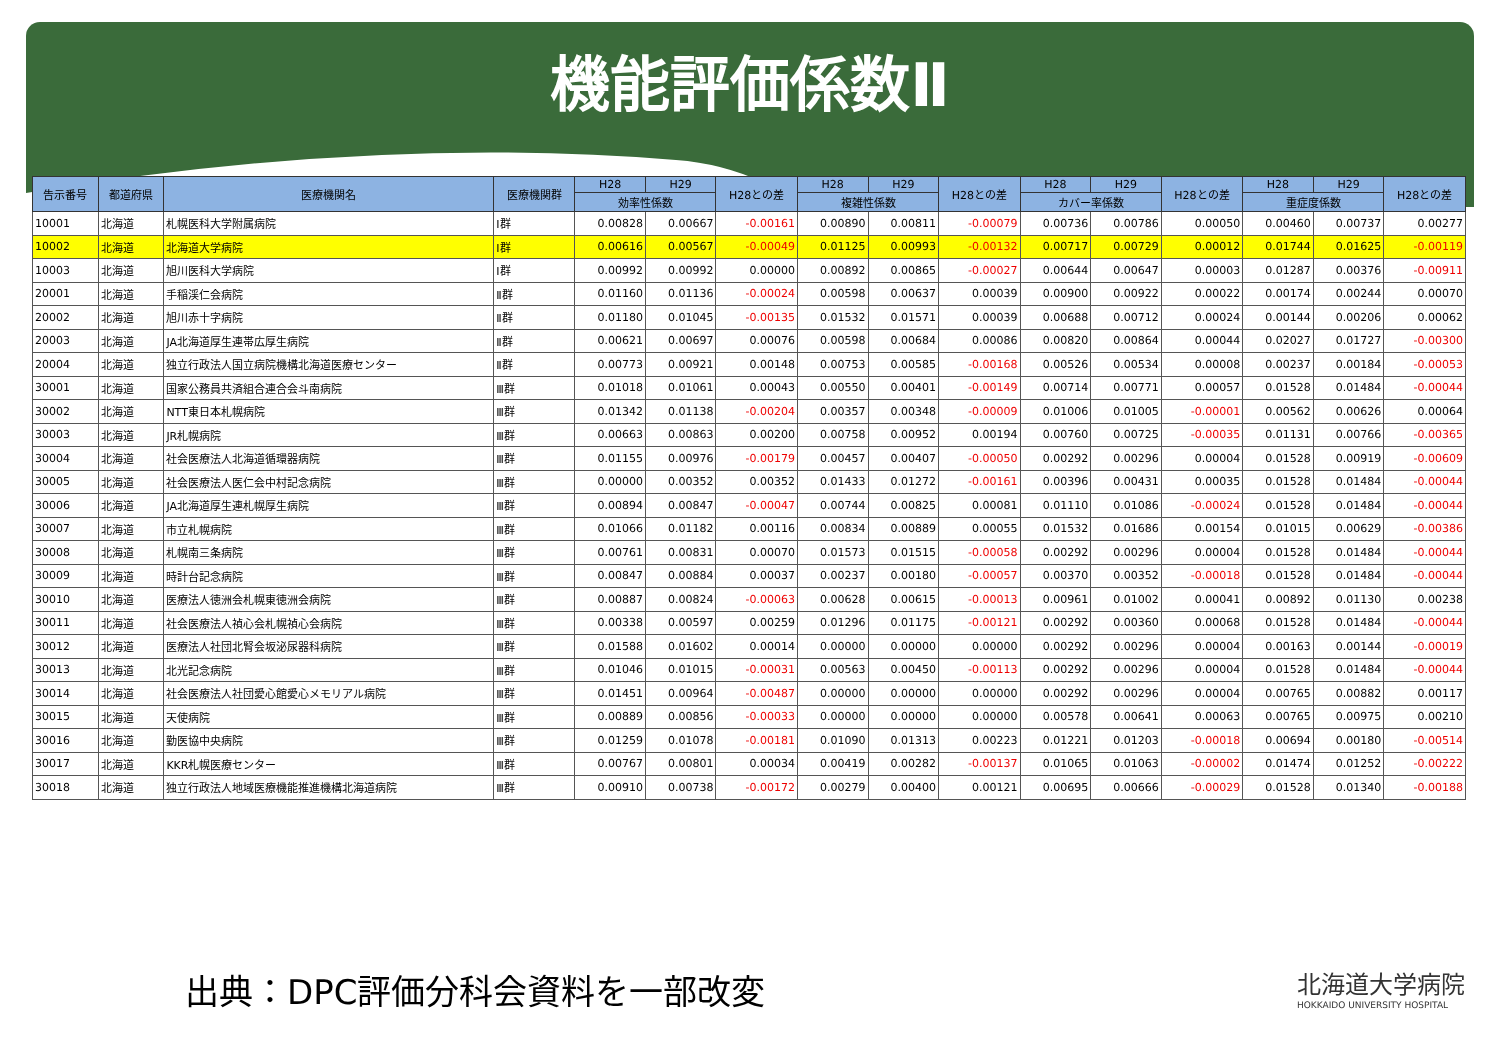機能評価係数Ⅱ
| 告示番号 | 都道府県 | 医療機関名 | 医療機関群 | H28 | H29 | H28との差 | H28 | H29 | H28との差 | H28 | H29 | H28との差 | H28 | H29 | H28との差 |
| --- | --- | --- | --- | --- | --- | --- | --- | --- | --- | --- | --- | --- | --- | --- | --- |
| | | | | 効率性係数 | | | 複雑性係数 | | | カバー率係数 | | | 重症度係数 | | |
| 10001 | 北海道 | 札幌医科大学附属病院 | Ⅰ群 | 0.00828 | 0.00667 | -0.00161 | 0.00890 | 0.00811 | -0.00079 | 0.00736 | 0.00786 | 0.00050 | 0.00460 | 0.00737 | 0.00277 |
| 10002 | 北海道 | 北海道大学病院 | Ⅰ群 | 0.00616 | 0.00567 | -0.00049 | 0.01125 | 0.00993 | -0.00132 | 0.00717 | 0.00729 | 0.00012 | 0.01744 | 0.01625 | -0.00119 |
| 10003 | 北海道 | 旭川医科大学病院 | Ⅰ群 | 0.00992 | 0.00992 | 0.00000 | 0.00892 | 0.00865 | -0.00027 | 0.00644 | 0.00647 | 0.00003 | 0.01287 | 0.00376 | -0.00911 |
| 20001 | 北海道 | 手稲渓仁会病院 | Ⅱ群 | 0.01160 | 0.01136 | -0.00024 | 0.00598 | 0.00637 | 0.00039 | 0.00900 | 0.00922 | 0.00022 | 0.00174 | 0.00244 | 0.00070 |
| 20002 | 北海道 | 旭川赤十字病院 | Ⅱ群 | 0.01180 | 0.01045 | -0.00135 | 0.01532 | 0.01571 | 0.00039 | 0.00688 | 0.00712 | 0.00024 | 0.00144 | 0.00206 | 0.00062 |
| 20003 | 北海道 | JA北海道厚生連帯広厚生病院 | Ⅱ群 | 0.00621 | 0.00697 | 0.00076 | 0.00598 | 0.00684 | 0.00086 | 0.00820 | 0.00864 | 0.00044 | 0.02027 | 0.01727 | -0.00300 |
| 20004 | 北海道 | 独立行政法人国立病院機構北海道医療センター | Ⅱ群 | 0.00773 | 0.00921 | 0.00148 | 0.00753 | 0.00585 | -0.00168 | 0.00526 | 0.00534 | 0.00008 | 0.00237 | 0.00184 | -0.00053 |
| 30001 | 北海道 | 国家公務員共済組合連合会斗南病院 | Ⅲ群 | 0.01018 | 0.01061 | 0.00043 | 0.00550 | 0.00401 | -0.00149 | 0.00714 | 0.00771 | 0.00057 | 0.01528 | 0.01484 | -0.00044 |
| 30002 | 北海道 | NTT東日本札幌病院 | Ⅲ群 | 0.01342 | 0.01138 | -0.00204 | 0.00357 | 0.00348 | -0.00009 | 0.01006 | 0.01005 | -0.00001 | 0.00562 | 0.00626 | 0.00064 |
| 30003 | 北海道 | JR札幌病院 | Ⅲ群 | 0.00663 | 0.00863 | 0.00200 | 0.00758 | 0.00952 | 0.00194 | 0.00760 | 0.00725 | -0.00035 | 0.01131 | 0.00766 | -0.00365 |
| 30004 | 北海道 | 社会医療法人北海道循環器病院 | Ⅲ群 | 0.01155 | 0.00976 | -0.00179 | 0.00457 | 0.00407 | -0.00050 | 0.00292 | 0.00296 | 0.00004 | 0.01528 | 0.00919 | -0.00609 |
| 30005 | 北海道 | 社会医療法人医仁会中村記念病院 | Ⅲ群 | 0.00000 | 0.00352 | 0.00352 | 0.01433 | 0.01272 | -0.00161 | 0.00396 | 0.00431 | 0.00035 | 0.01528 | 0.01484 | -0.00044 |
| 30006 | 北海道 | JA北海道厚生連札幌厚生病院 | Ⅲ群 | 0.00894 | 0.00847 | -0.00047 | 0.00744 | 0.00825 | 0.00081 | 0.01110 | 0.01086 | -0.00024 | 0.01528 | 0.01484 | -0.00044 |
| 30007 | 北海道 | 市立札幌病院 | Ⅲ群 | 0.01066 | 0.01182 | 0.00116 | 0.00834 | 0.00889 | 0.00055 | 0.01532 | 0.01686 | 0.00154 | 0.01015 | 0.00629 | -0.00386 |
| 30008 | 北海道 | 札幌南三条病院 | Ⅲ群 | 0.00761 | 0.00831 | 0.00070 | 0.01573 | 0.01515 | -0.00058 | 0.00292 | 0.00296 | 0.00004 | 0.01528 | 0.01484 | -0.00044 |
| 30009 | 北海道 | 時計台記念病院 | Ⅲ群 | 0.00847 | 0.00884 | 0.00037 | 0.00237 | 0.00180 | -0.00057 | 0.00370 | 0.00352 | -0.00018 | 0.01528 | 0.01484 | -0.00044 |
| 30010 | 北海道 | 医療法人徳洲会札幌東徳洲会病院 | Ⅲ群 | 0.00887 | 0.00824 | -0.00063 | 0.00628 | 0.00615 | -0.00013 | 0.00961 | 0.01002 | 0.00041 | 0.00892 | 0.01130 | 0.00238 |
| 30011 | 北海道 | 社会医療法人禎心会札幌禎心会病院 | Ⅲ群 | 0.00338 | 0.00597 | 0.00259 | 0.01296 | 0.01175 | -0.00121 | 0.00292 | 0.00360 | 0.00068 | 0.01528 | 0.01484 | -0.00044 |
| 30012 | 北海道 | 医療法人社団北腎会坂泌尿器科病院 | Ⅲ群 | 0.01588 | 0.01602 | 0.00014 | 0.00000 | 0.00000 | 0.00000 | 0.00292 | 0.00296 | 0.00004 | 0.00163 | 0.00144 | -0.00019 |
| 30013 | 北海道 | 北光記念病院 | Ⅲ群 | 0.01046 | 0.01015 | -0.00031 | 0.00563 | 0.00450 | -0.00113 | 0.00292 | 0.00296 | 0.00004 | 0.01528 | 0.01484 | -0.00044 |
| 30014 | 北海道 | 社会医療法人社団愛心館愛心メモリアル病院 | Ⅲ群 | 0.01451 | 0.00964 | -0.00487 | 0.00000 | 0.00000 | 0.00000 | 0.00292 | 0.00296 | 0.00004 | 0.00765 | 0.00882 | 0.00117 |
| 30015 | 北海道 | 天使病院 | Ⅲ群 | 0.00889 | 0.00856 | -0.00033 | 0.00000 | 0.00000 | 0.00000 | 0.00578 | 0.00641 | 0.00063 | 0.00765 | 0.00975 | 0.00210 |
| 30016 | 北海道 | 勤医協中央病院 | Ⅲ群 | 0.01259 | 0.01078 | -0.00181 | 0.01090 | 0.01313 | 0.00223 | 0.01221 | 0.01203 | -0.00018 | 0.00694 | 0.00180 | -0.00514 |
| 30017 | 北海道 | KKR札幌医療センター | Ⅲ群 | 0.00767 | 0.00801 | 0.00034 | 0.00419 | 0.00282 | -0.00137 | 0.01065 | 0.01063 | -0.00002 | 0.01474 | 0.01252 | -0.00222 |
| 30018 | 北海道 | 独立行政法人地域医療機能推進機構北海道病院 | Ⅲ群 | 0.00910 | 0.00738 | -0.00172 | 0.00279 | 0.00400 | 0.00121 | 0.00695 | 0.00666 | -0.00029 | 0.01528 | 0.01340 | -0.00188 |
出典：DPC評価分科会資料を一部改変
北海道大学病院
HOKKAIDO UNIVERSITY HOSPITAL